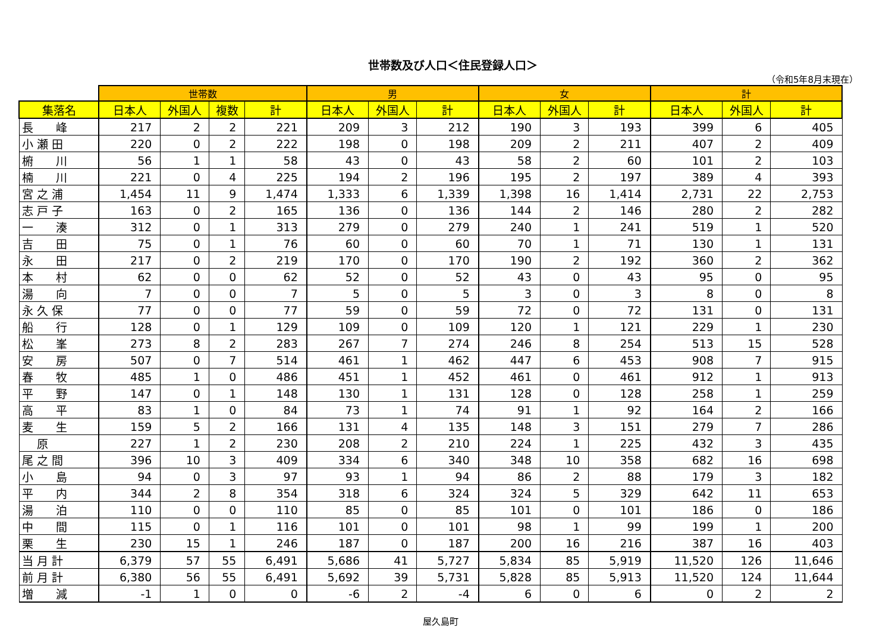世帯数及び人口＜住民登録人口＞
（令和5年8月末現在）
| | 世帯数 | | | | 男 | | | 女 | | | 計 | | |
| --- | --- | --- | --- | --- | --- | --- | --- | --- | --- | --- | --- | --- | --- |
| 集落名 | 日本人 | 外国人 | 複数 | 計 | 日本人 | 外国人 | 計 | 日本人 | 外国人 | 計 | 日本人 | 外国人 | 計 |
| 長 峰 | 217 | 2 | 2 | 221 | 209 | 3 | 212 | 190 | 3 | 193 | 399 | 6 | 405 |
| 小 瀬 田 | 220 | 0 | 2 | 222 | 198 | 0 | 198 | 209 | 2 | 211 | 407 | 2 | 409 |
| 椨 川 | 56 | 1 | 1 | 58 | 43 | 0 | 43 | 58 | 2 | 60 | 101 | 2 | 103 |
| 楠 川 | 221 | 0 | 4 | 225 | 194 | 2 | 196 | 195 | 2 | 197 | 389 | 4 | 393 |
| 宮 之 浦 | 1,454 | 11 | 9 | 1,474 | 1,333 | 6 | 1,339 | 1,398 | 16 | 1,414 | 2,731 | 22 | 2,753 |
| 志 戸 子 | 163 | 0 | 2 | 165 | 136 | 0 | 136 | 144 | 2 | 146 | 280 | 2 | 282 |
| 一 湊 | 312 | 0 | 1 | 313 | 279 | 0 | 279 | 240 | 1 | 241 | 519 | 1 | 520 |
| 吉 田 | 75 | 0 | 1 | 76 | 60 | 0 | 60 | 70 | 1 | 71 | 130 | 1 | 131 |
| 永 田 | 217 | 0 | 2 | 219 | 170 | 0 | 170 | 190 | 2 | 192 | 360 | 2 | 362 |
| 本 村 | 62 | 0 | 0 | 62 | 52 | 0 | 52 | 43 | 0 | 43 | 95 | 0 | 95 |
| 湯 向 | 7 | 0 | 0 | 7 | 5 | 0 | 5 | 3 | 0 | 3 | 8 | 0 | 8 |
| 永 久 保 | 77 | 0 | 0 | 77 | 59 | 0 | 59 | 72 | 0 | 72 | 131 | 0 | 131 |
| 船 行 | 128 | 0 | 1 | 129 | 109 | 0 | 109 | 120 | 1 | 121 | 229 | 1 | 230 |
| 松 峯 | 273 | 8 | 2 | 283 | 267 | 7 | 274 | 246 | 8 | 254 | 513 | 15 | 528 |
| 安 房 | 507 | 0 | 7 | 514 | 461 | 1 | 462 | 447 | 6 | 453 | 908 | 7 | 915 |
| 春 牧 | 485 | 1 | 0 | 486 | 451 | 1 | 452 | 461 | 0 | 461 | 912 | 1 | 913 |
| 平 野 | 147 | 0 | 1 | 148 | 130 | 1 | 131 | 128 | 0 | 128 | 258 | 1 | 259 |
| 高 平 | 83 | 1 | 0 | 84 | 73 | 1 | 74 | 91 | 1 | 92 | 164 | 2 | 166 |
| 麦 生 | 159 | 5 | 2 | 166 | 131 | 4 | 135 | 148 | 3 | 151 | 279 | 7 | 286 |
| 原 | 227 | 1 | 2 | 230 | 208 | 2 | 210 | 224 | 1 | 225 | 432 | 3 | 435 |
| 尾 之 間 | 396 | 10 | 3 | 409 | 334 | 6 | 340 | 348 | 10 | 358 | 682 | 16 | 698 |
| 小 島 | 94 | 0 | 3 | 97 | 93 | 1 | 94 | 86 | 2 | 88 | 179 | 3 | 182 |
| 平 内 | 344 | 2 | 8 | 354 | 318 | 6 | 324 | 324 | 5 | 329 | 642 | 11 | 653 |
| 湯 泊 | 110 | 0 | 0 | 110 | 85 | 0 | 85 | 101 | 0 | 101 | 186 | 0 | 186 |
| 中 間 | 115 | 0 | 1 | 116 | 101 | 0 | 101 | 98 | 1 | 99 | 199 | 1 | 200 |
| 栗 生 | 230 | 15 | 1 | 246 | 187 | 0 | 187 | 200 | 16 | 216 | 387 | 16 | 403 |
| 当 月 計 | 6,379 | 57 | 55 | 6,491 | 5,686 | 41 | 5,727 | 5,834 | 85 | 5,919 | 11,520 | 126 | 11,646 |
| 前 月 計 | 6,380 | 56 | 55 | 6,491 | 5,692 | 39 | 5,731 | 5,828 | 85 | 5,913 | 11,520 | 124 | 11,644 |
| 増 減 | -1 | 1 | 0 | 0 | -6 | 2 | -4 | 6 | 0 | 6 | 0 | 2 | 2 |
屋久島町